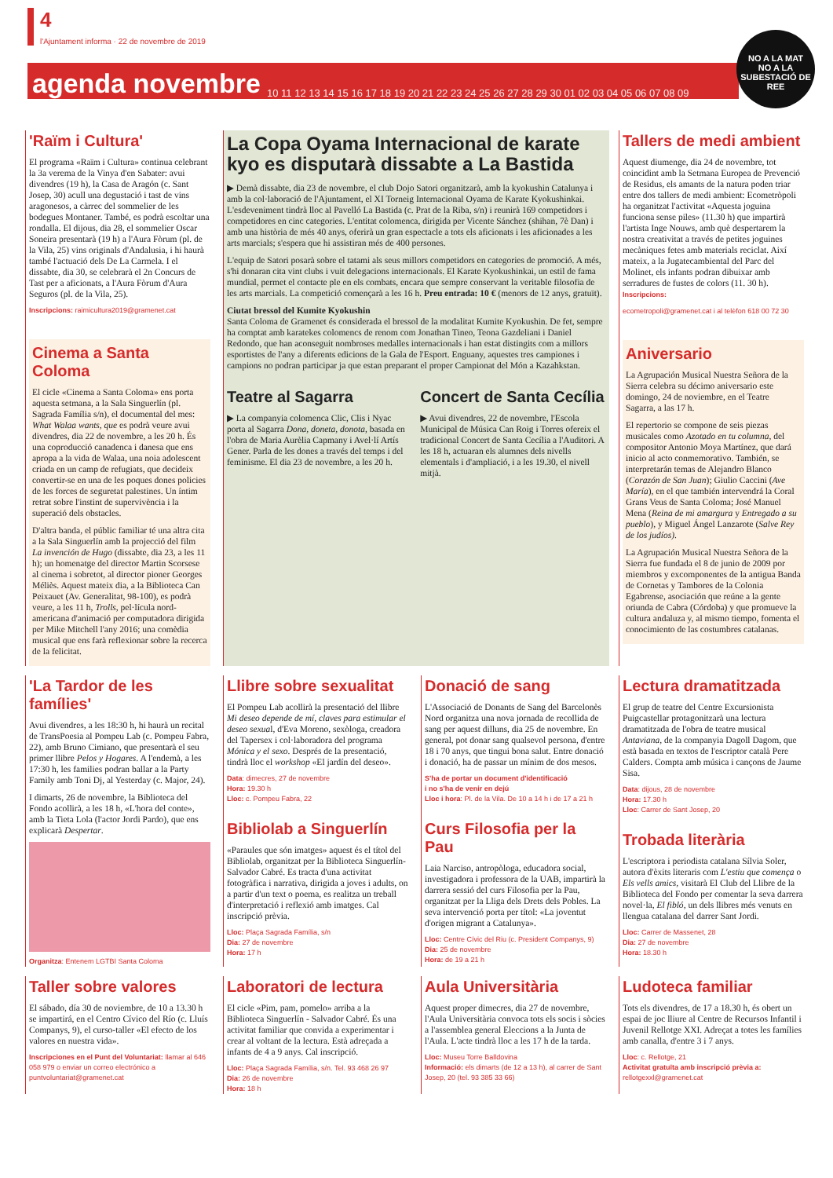4
l'Ajuntament informa · 22 de novembre de 2019
agenda novembre 10 11 12 13 14 15 16 17 18 19 20 21 22 23 24 25 26 27 28 29 30 01 02 03 04 05 06 07 08 09
NO A LA MAT
NO A LA SUBESTACIÓ DE REE
'Raïm i Cultura'
El programa «Raïm i Cultura» continua celebrant la 3a verema de la Vinya d'en Sabater: avui divendres (19 h), la Casa de Aragón (c. Sant Josep, 30) acull una degustació i tast de vins aragonesos, a càrrec del sommelier de les bodegues Montaner. També, es podrà escoltar una rondalla. El dijous, dia 28, el sommelier Oscar Soneira presentarà (19 h) a l'Aura Fòrum (pl. de la Vila, 25) vins originals d'Andalusia, i hi haurà també l'actuació dels De La Carmela. I el dissabte, dia 30, se celebrarà el 2n Concurs de Tast per a aficionats, a l'Aura Fòrum d'Aura Seguros (pl. de la Vila, 25).
Inscripcions: raimicultura2019@gramenet.cat
Cinema a Santa Coloma
El cicle «Cinema a Santa Coloma» ens porta aquesta setmana, a la Sala Singuerlín (pl. Sagrada Família s/n), el documental del mes: What Walaa wants, que es podrà veure avui divendres, dia 22 de novembre, a les 20 h. És una coproducció canadenca i danesa que ens apropa a la vida de Walaa, una noia adolescent criada en un camp de refugiats, que decideix convertir-se en una de les poques dones policies de les forces de seguretat palestines. Un íntim retrat sobre l'instint de supervivència i la superació dels obstacles.
D'altra banda, el públic familiar té una altra cita a la Sala Singuerlín amb la projecció del film La invención de Hugo (dissabte, dia 23, a les 11 h); un homenatge del director Martin Scorsese al cinema i sobretot, al director pioner Georges Méliès. Aquest mateix dia, a la Biblioteca Can Peixauet (Av. Generalitat, 98-100), es podrà veure, a les 11 h, Trolls, pel·lícula nord-americana d'animació per computadora dirigida per Mike Mitchell l'any 2016; una comèdia musical que ens farà reflexionar sobre la recerca de la felicitat.
La Copa Oyama Internacional de karate kyo es disputarà dissabte a La Bastida
▶ Demà dissabte, dia 23 de novembre, el club Dojo Satori organitzarà, amb la kyokushin Catalunya i amb la col·laboració de l'Ajuntament, el XI Torneig Internacional Oyama de Karate Kyokushinkai. L'esdeveniment tindrà lloc al Pavelló La Bastida (c. Prat de la Riba, s/n) i reunirà 169 competidors i competidores en cinc categories. L'entitat colomenca, dirigida per Vicente Sánchez (shihan, 7è Dan) i amb una història de més 40 anys, oferirà un gran espectacle a tots els aficionats i les aficionades a les arts marcials; s'espera que hi assistiran més de 400 persones.
L'equip de Satori posarà sobre el tatami als seus millors competidors en categories de promoció. A més, s'hi donaran cita vint clubs i vuit delegacions internacionals. El Karate Kyokushinkai, un estil de fama mundial, permet el contacte ple en els combats, encara que sempre conservant la veritable filosofia de les arts marcials. La competició començarà a les 16 h. Preu entrada: 10 € (menors de 12 anys, gratuït).
Ciutat bressol del Kumite Kyokushin
Santa Coloma de Gramenet és considerada el bressol de la modalitat Kumite Kyokushin. De fet, sempre ha comptat amb karatekes colomencs de renom com Jonathan Tineo, Teona Gazdeliani i Daniel Redondo, que han aconseguit nombroses medalles internacionals i han estat distingits com a millors esportistes de l'any a diferents edicions de la Gala de l'Esport. Enguany, aquestes tres campiones i campions no podran participar ja que estan preparant el proper Campionat del Món a Kazahkstan.
Teatre al Sagarra
▶ La companyia colomenca Clic, Clis i Nyac porta al Sagarra Dona, doneta, donota, basada en l'obra de Maria Aurèlia Capmany i Avel·lí Artís Gener. Parla de les dones a través del temps i del feminisme. El dia 23 de novembre, a les 20 h.
Concert de Santa Cecília
▶ Avui divendres, 22 de novembre, l'Escola Municipal de Música Can Roig i Torres ofereix el tradicional Concert de Santa Cecília a l'Auditori. A les 18 h, actuaran els alumnes dels nivells elementals i d'ampliació, i a les 19.30, el nivell mitjà.
Tallers de medi ambient
Aquest diumenge, dia 24 de novembre, tot coincidint amb la Setmana Europea de Prevenció de Residus, els amants de la natura poden triar entre dos tallers de medi ambient: Ecometròpoli ha organitzat l'activitat «Aquesta joguina funciona sense piles» (11.30 h) que impartirà l'artista Inge Nouws, amb què desper­tarem la nostra creativitat a través de petites joguines mecàniques fetes amb materials reciclat. Així mateix, a la Jugatecambiental del Parc del Molinet, els infants podran dibuixar amb serradures de fustes de colors (11. 30 h). Inscripcions:
ecometropoli@gramenet.cat i al telèfon 618 00 72 30
Aniversario
La Agrupación Musical Nuestra Señora de la Sierra celebra su décimo aniversario este domingo, 24 de noviembre, en el Teatre Sagarra, a las 17 h.
El repertorio se compone de seis piezas musicales como Azotado en tu columna, del compositor Antonio Moya Martínez, que dará inicio al acto conmemorativo. También, se interpretarán temas de Alejandro Blanco (Corazón de San Juan); Giulio Caccini (Ave María), en el que también intervendrá la Coral Grans Veus de Santa Coloma; José Manuel Mena (Reina de mi amargura y Entregado a su pueblo), y Miguel Ángel Lanzarote (Salve Rey de los judíos).
La Agrupación Musical Nuestra Señora de la Sierra fue fundada el 8 de junio de 2009 por miembros y excomponentes de la antigua Banda de Cornetas y Tambores de la Colonia Egabrense, asociación que reúne a la gente oriunda de Cabra (Córdoba) y que promueve la cultura andaluza y, al mismo tiempo, fomenta el conocimiento de las costumbres catalanas.
'La Tardor de les famílies'
Avui divendres, a les 18:30 h, hi haurà un recital de TransPoesia al Pompeu Lab (c. Pompeu Fabra, 22), amb Bruno Cimiano, que presentarà el seu primer llibre Pelos y Hogares. A l'endemà, a les 17:30 h, les families podran ballar a la Party Family amb Toni Dj, al Yesterday (c. Major, 24).
I dimarts, 26 de novembre, la Biblioteca del Fondo acollirà, a les 18 h, «L'hora del conte», amb la Tieta Lola (l'actor Jordi Pardo), que ens explicarà Despertar.
Organitza: Entenem LGTBI Santa Coloma
Llibre sobre sexualitat
El Pompeu Lab acollirà la presentació del llibre Mi deseo depende de mí, claves para estimular el deseo sexual, d'Eva Moreno, sexòloga, creadora del Tapersex i col·laboradora del programa Mónica y el sexo. Després de la presentació, tindrà lloc el workshop «El jardín del deseo».
Data: dimecres, 27 de novembre
Hora: 19.30 h
Lloc: c. Pompeu Fabra, 22
Bibliolab a Singuerlín
«Paraules que són imatges» aquest és el títol del Bibliolab, organitzat per la Biblioteca Singuerlín- Salvador Cabré. Es tracta d'una activitat fotogràfica i narrativa, dirigida a joves i adults, on a partir d'un text o poema, es realitza un treball d'interpretació i reflexió amb imatges. Cal inscripció prèvia.
Lloc: Plaça Sagrada Família, s/n
Dia: 27 de novembre
Hora: 17 h
Donació de sang
L'Associació de Donants de Sang del Barcelonès Nord organitza una nova jornada de recollida de sang per aquest dilluns, dia 25 de novembre. En general, pot donar sang qualsevol persona, d'entre 18 i 70 anys, que tingui bona salut. Entre donació i donació, ha de passar un mínim de dos mesos.
S'ha de portar un document d'identificació
i no s'ha de venir en dejú
Lloc i hora: Pl. de la Vila. De 10 a 14 h i de 17 a 21 h
Curs Filosofia per la Pau
Laia Narciso, antropòloga, educadora social, investigadora i professora de la UAB, impartirà la darrera sessió del curs Filosofia per la Pau, organitzat per la Lliga dels Drets dels Pobles. La seva intervenció porta per títol: «La joventut d'origen migrant a Catalunya».
Lloc: Centre Cívic del Riu (c. President Companys, 9)
Dia: 25 de novembre
Hora: de 19 a 21 h
Lectura dramatitzada
El grup de teatre del Centre Excursionista Puigcastellar protagonitzarà una lectura dramatitzada de l'obra de teatre musical Antaviana, de la companyia Dagoll Dagom, que està basada en textos de l'escriptor català Pere Calders. Compta amb música i cançons de Jaume Sisa.
Data: dijous, 28 de novembre
Hora: 17.30 h
Lloc: Carrer de Sant Josep, 20
Trobada literària
L'escriptora i periodista catalana Sílvia Soler, autora d'èxits literaris com L'estiu que comença o Els vells amics, visitarà El Club del Llibre de la Biblioteca del Fondo per comentar la seva darrera novel·la, El fibló, un dels llibres més venuts en llengua catalana del darrer Sant Jordi.
Lloc: Carrer de Massenet, 28
Dia: 27 de novembre
Hora: 18.30 h
Taller sobre valores
El sábado, día 30 de noviembre, de 10 a 13.30 h se impartirá, en el Centro Cívico del Río (c. Lluís Companys, 9), el curso-taller «El efecto de los valores en nuestra vida».
Inscripciones en el Punt del Voluntariat: llamar al 646 058 979 o enviar un correo electrónico a puntvoluntariat@gramenet.cat
Laboratori de lectura
El cicle «Pim, pam, pomelo» arriba a la Biblioteca Singuerlín - Salvador Cabré. És una activitat familiar que convida a experimentar i crear al voltant de la lectura. Està adreçada a infants de 4 a 9 anys. Cal inscripció.
Lloc: Plaça Sagrada Família, s/n. Tel. 93 468 26 97
Dia: 26 de novembre
Hora: 18 h
Aula Universitària
Aquest proper dimecres, dia 27 de novembre, l'Aula Universitària convoca tots els socis i sòcies a l'assemblea general Eleccions a la Junta de l'Aula. L'acte tindrà lloc a les 17 h de la tarda.
Lloc: Museu Torre Balldovina
Informació: els dimarts (de 12 a 13 h), al carrer de Sant Josep, 20 (tel. 93 385 33 66)
Ludoteca familiar
Tots els divendres, de 17 a 18.30 h, és obert un espai de joc lliure al Centre de Recursos Infantil i Juvenil Rellotge XXI. Adreçat a totes les famílies amb canalla, d'entre 3 i 7 anys.
Lloc: c. Rellotge, 21
Activitat gratuïta amb inscripció prèvia a:
rellotgexxl@gramenet.cat